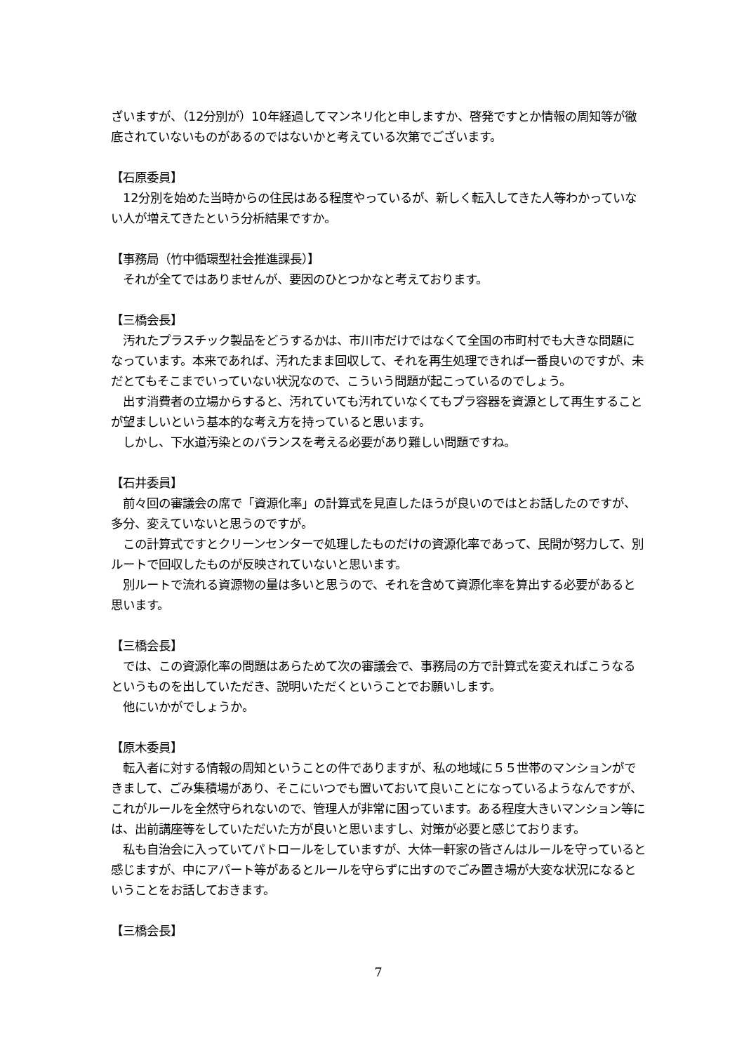ざいますが、（12分別が）10年経過してマンネリ化と申しますか、啓発ですとか情報の周知等が徹底されていないものがあるのではないかと考えている次第でございます。
【石原委員】
　12分別を始めた当時からの住民はある程度やっているが、新しく転入してきた人等わかっていない人が増えてきたという分析結果ですか。
【事務局（竹中循環型社会推進課長）】
　それが全てではありませんが、要因のひとつかなと考えております。
【三橋会長】
　汚れたプラスチック製品をどうするかは、市川市だけではなくて全国の市町村でも大きな問題になっています。本来であれば、汚れたまま回収して、それを再生処理できれば一番良いのですが、未だとてもそこまでいっていない状況なので、こういう問題が起こっているのでしょう。
　出す消費者の立場からすると、汚れていても汚れていなくてもプラ容器を資源として再生することが望ましいという基本的な考え方を持っていると思います。
　しかし、下水道汚染とのバランスを考える必要があり難しい問題ですね。
【石井委員】
　前々回の審議会の席で「資源化率」の計算式を見直したほうが良いのではとお話したのですが、多分、変えていないと思うのですが。
　この計算式ですとクリーンセンターで処理したものだけの資源化率であって、民間が努力して、別ルートで回収したものが反映されていないと思います。
　別ルートで流れる資源物の量は多いと思うので、それを含めて資源化率を算出する必要があると思います。
【三橋会長】
　では、この資源化率の問題はあらためて次の審議会で、事務局の方で計算式を変えればこうなるというものを出していただき、説明いただくということでお願いします。
　他にいかがでしょうか。
【原木委員】
　転入者に対する情報の周知ということの件でありますが、私の地域に５５世帯のマンションができまして、ごみ集積場があり、そこにいつでも置いておいて良いことになっているようなんですが、これがルールを全然守られないので、管理人が非常に困っています。ある程度大きいマンション等には、出前講座等をしていただいた方が良いと思いますし、対策が必要と感じております。
　私も自治会に入っていてパトロールをしていますが、大体一軒家の皆さんはルールを守っていると感じますが、中にアパート等があるとルールを守らずに出すのでごみ置き場が大変な状況になるということをお話しておきます。
【三橋会長】
7